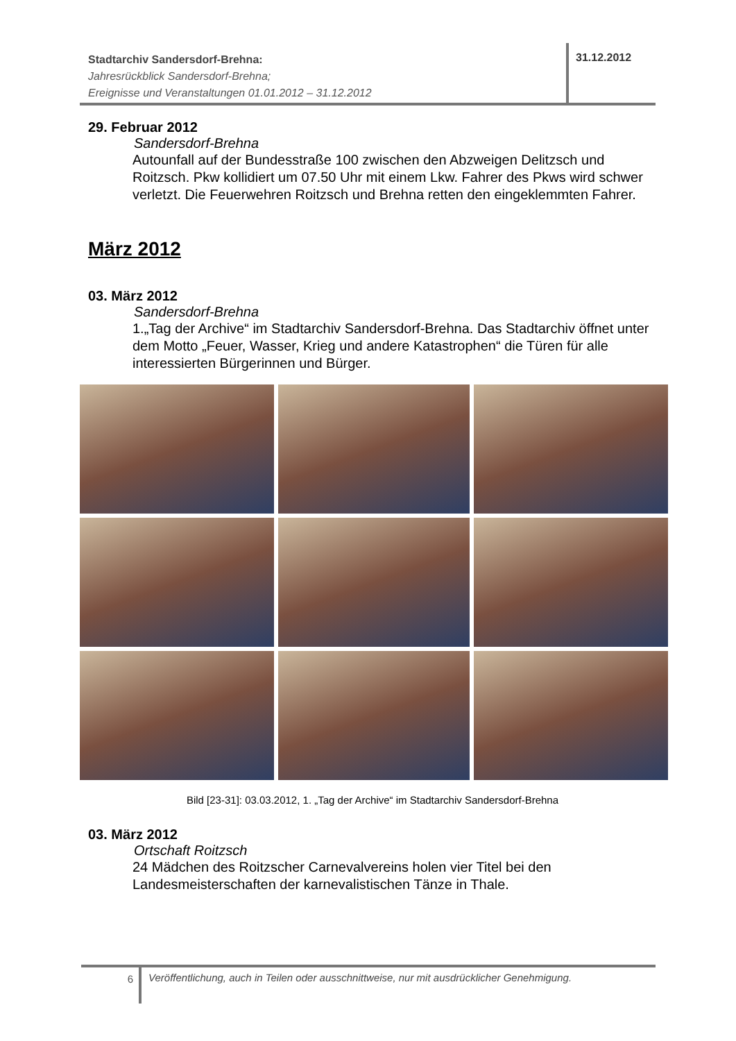Stadtarchiv Sandersdorf-Brehna:
Jahresrückblick Sandersdorf-Brehna;
Ereignisse und Veranstaltungen 01.01.2012 – 31.12.2012
31.12.2012
29. Februar 2012
Sandersdorf-Brehna
Autounfall auf der Bundesstraße 100 zwischen den Abzweigen Delitzsch und Roitzsch. Pkw kollidiert um 07.50 Uhr mit einem Lkw. Fahrer des Pkws wird schwer verletzt. Die Feuerwehren Roitzsch und Brehna retten den eingeklemmten Fahrer.
März 2012
03. März 2012
Sandersdorf-Brehna
1.„Tag der Archive“ im Stadtarchiv Sandersdorf-Brehna. Das Stadtarchiv öffnet unter dem Motto „Feuer, Wasser, Krieg und andere Katastrophen“ die Türen für alle interessierten Bürgerinnen und Bürger.
Bild [23-31]: 03.03.2012, 1. „Tag der Archive“ im Stadtarchiv Sandersdorf-Brehna
03. März 2012
Ortschaft Roitzsch
24 Mädchen des Roitzscher Carnevalvereins holen vier Titel bei den Landesmeisterschaften der karnevalistischen Tänze in Thale.
6
Veröffentlichung, auch in Teilen oder ausschnittweise, nur mit ausdrücklicher Genehmigung.